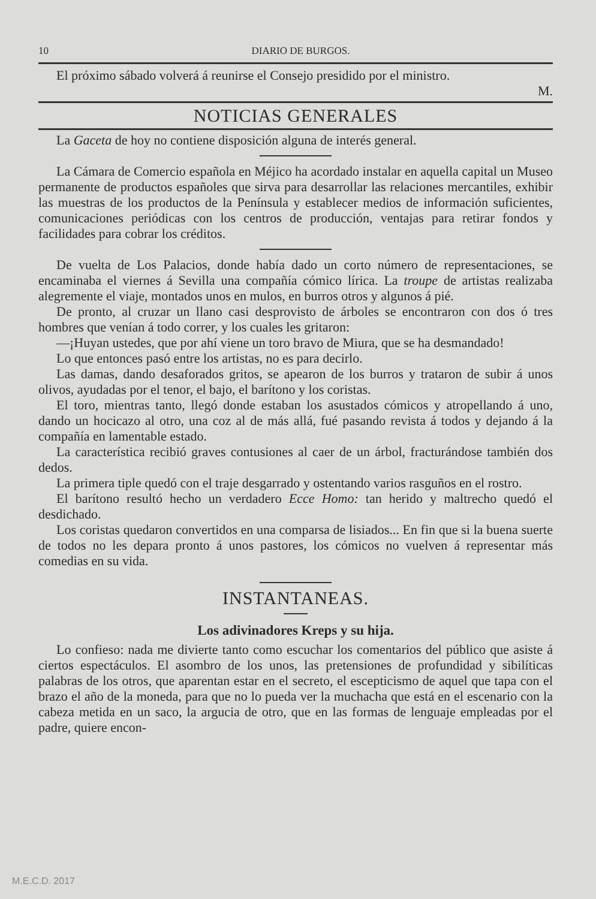10 DIARIO DE BURGOS.
El próximo sábado volverá á reunirse el Consejo presidido por el ministro.
M.
NOTICIAS GENERALES
La Gaceta de hoy no contiene disposición alguna de interés general.
La Cámara de Comercio española en Méjico ha acordado instalar en aquella capital un Museo permanente de productos españoles que sirva para desarrollar las relaciones mercantiles, exhibir las muestras de los productos de la Península y establecer medios de información suficientes, comunicaciones periódicas con los centros de producción, ventajas para retirar fondos y facilidades para cobrar los créditos.
De vuelta de Los Palacios, donde había dado un corto número de representaciones, se encaminaba el viernes á Sevilla una compañía cómico lírica. La troupe de artistas realizaba alegremente el viaje, montados unos en mulos, en burros otros y algunos á pié.
De pronto, al cruzar un llano casi desprovisto de árboles se encontraron con dos ó tres hombres que venían á todo correr, y los cuales les gritaron:
—¡Huyan ustedes, que por ahí viene un toro bravo de Miura, que se ha desmandado!
Lo que entonces pasó entre los artistas, no es para decirlo.
Las damas, dando desaforados gritos, se apearon de los burros y trataron de subir á unos olivos, ayudadas por el tenor, el bajo, el barítono y los coristas.
El toro, mientras tanto, llegó donde estaban los asustados cómicos y atropellando á uno, dando un hocicazo al otro, una coz al de más allá, fué pasando revista á todos y dejando á la compañía en lamentable estado.
La característica recibió graves contusiones al caer de un árbol, fracturándose también dos dedos.
La primera tiple quedó con el traje desgarrado y ostentando varios rasguños en el rostro.
El barítono resultó hecho un verdadero Ecce Homo: tan herido y maltrecho quedó el desdichado.
Los coristas quedaron convertidos en una comparsa de lisiados... En fin que si la buena suerte de todos no les depara pronto á unos pastores, los cómicos no vuelven á representar más comedias en su vida.
INSTANTANEAS.
Los adivinadores Kreps y su hija.
Lo confieso: nada me divierte tanto como escuchar los comentarios del público que asiste á ciertos espectáculos. El asombro de los unos, las pretensiones de profundidad y sibilíticas palabras de los otros, que aparentan estar en el secreto, el escepticismo de aquel que tapa con el brazo el año de la moneda, para que no lo pueda ver la muchacha que está en el escenario con la cabeza metida en un saco, la argucia de otro, que en las formas de lenguaje empleadas por el padre, quiere encon-
M.E.C.D. 2017